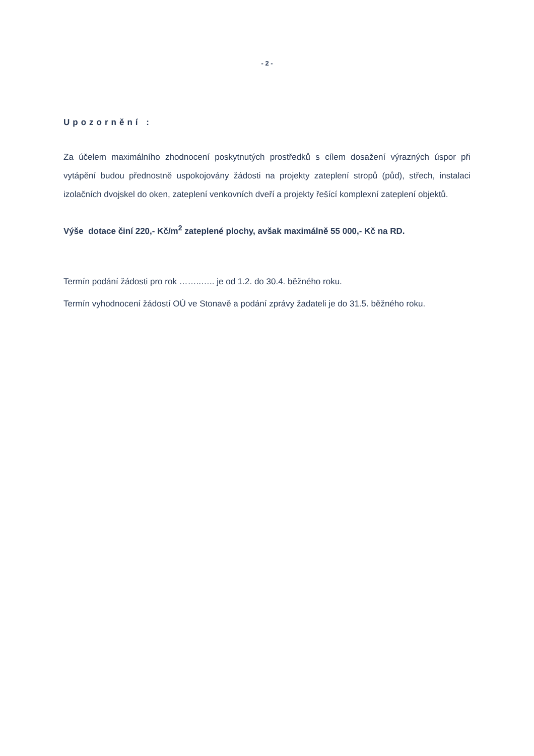- 2 -
Upozornění :
Za účelem maximálního zhodnocení poskytnutých prostředků s cílem dosažení výrazných úspor při vytápění budou přednostně uspokojovány žádosti na projekty zateplení stropů (půd), střech, instalaci izolačních dvojskel do oken, zateplení venkovních dveří a projekty řešící komplexní zateplení objektů.
Výše dotace činí 220,- Kč/m<sup>2</sup> zateplené plochy, avšak maximálně 55 000,- Kč na RD.
Termín podání žádosti pro rok ……..….. je od 1.2. do 30.4. běžného roku.
Termín vyhodnocení žádostí OÚ ve Stonavě a podání zprávy žadateli je do 31.5. běžného roku.